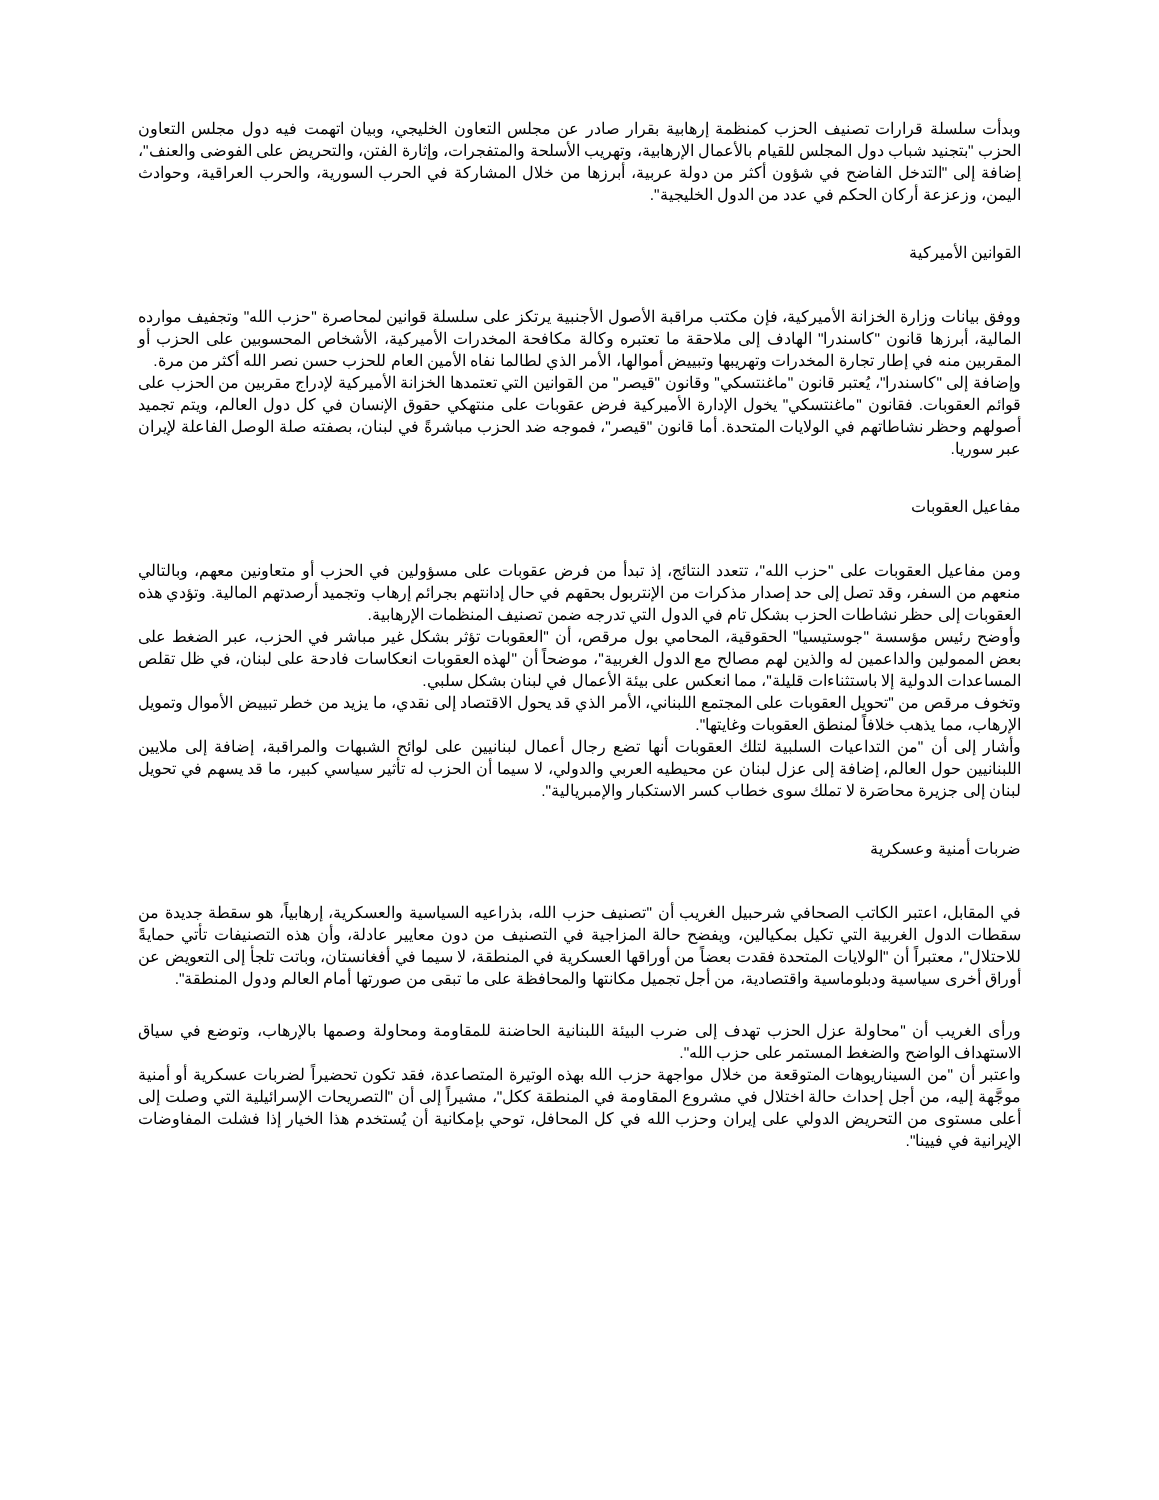وبدأت سلسلة قرارات تصنيف الحزب كمنظمة إرهابية بقرار صادر عن مجلس التعاون الخليجي، وبيان اتهمت فيه دول مجلس التعاون الحزب "بتجنيد شباب دول المجلس للقيام بالأعمال الإرهابية، وتهريب الأسلحة والمتفجرات، وإثارة الفتن، والتحريض على الفوضى والعنف"، إضافة إلى "التدخل الفاضح في شؤون أكثر من دولة عربية، أبرزها من خلال المشاركة في الحرب السورية، والحرب العراقية، وحوادث اليمن، وزعزعة أركان الحكم في عدد من الدول الخليجية".
القوانين الأميركية
ووفق بيانات وزارة الخزانة الأميركية، فإن مكتب مراقبة الأصول الأجنبية يرتكز على سلسلة قوانين لمحاصرة "حزب الله" وتجفيف موارده المالية، أبرزها قانون "كاسندرا" الهادف إلى ملاحقة ما تعتبره وكالة مكافحة المخدرات الأميركية، الأشخاص المحسوبين على الحزب أو المقربين منه في إطار تجارة المخدرات وتهريبها وتبييض أموالها، الأمر الذي لطالما نفاه الأمين العام للحزب حسن نصر الله أكثر من مرة.
وإضافة إلى "كاسندرا"، يُعتبر قانون "ماغنتسكي" وقانون "قيصر" من القوانين التي تعتمدها الخزانة الأميركية لإدراج مقربين من الحزب على قوائم العقوبات. فقانون "ماغنتسكي" يخول الإدارة الأميركية فرض عقوبات على منتهكي حقوق الإنسان في كل دول العالم، ويتم تجميد أصولهم وحظر نشاطاتهم في الولايات المتحدة. أما قانون "قيصر"، فموجه ضد الحزب مباشرةً في لبنان، بصفته صلة الوصل الفاعلة لإيران عبر سوريا.
مفاعيل العقوبات
ومن مفاعيل العقوبات على "حزب الله"، تتعدد النتائج، إذ تبدأ من فرض عقوبات على مسؤولين في الحزب أو متعاونين معهم، وبالتالي منعهم من السفر، وقد تصل إلى حد إصدار مذكرات من الإنتربول بحقهم في حال إدانتهم بجرائم إرهاب وتجميد أرصدتهم المالية. وتؤدي هذه العقوبات إلى حظر نشاطات الحزب بشكل تام في الدول التي تدرجه ضمن تصنيف المنظمات الإرهابية.
وأوضح رئيس مؤسسة "جوستيسيا" الحقوقية، المحامي بول مرقص، أن "العقوبات تؤثر بشكل غير مباشر في الحزب، عبر الضغط على بعض الممولين والداعمين له والذين لهم مصالح مع الدول الغربية"، موضحاً أن "لهذه العقوبات انعكاسات فادحة على لبنان، في ظل تقلص المساعدات الدولية إلا باستثناءات قليلة"، مما انعكس على بيئة الأعمال في لبنان بشكل سلبي.
وتخوف مرقص من "تحويل العقوبات على المجتمع اللبناني، الأمر الذي قد يحول الاقتصاد إلى نقدي، ما يزيد من خطر تبييض الأموال وتمويل الإرهاب، مما يذهب خلافاً لمنطق العقوبات وغايتها".
وأشار إلى أن "من التداعيات السلبية لتلك العقوبات أنها تضع رجال أعمال لبنانيين على لوائح الشبهات والمراقبة، إضافة إلى ملايين اللبنانيين حول العالم، إضافة إلى عزل لبنان عن محيطيه العربي والدولي، لا سيما أن الحزب له تأثير سياسي كبير، ما قد يسهم في تحويل لبنان إلى جزيرة محاصَرة لا تملك سوى خطاب كسر الاستكبار والإمبريالية".
ضربات أمنية وعسكرية
في المقابل، اعتبر الكاتب الصحافي شرحبيل الغريب أن "تصنيف حزب الله، بذراعيه السياسية والعسكرية، إرهابياً، هو سقطة جديدة من سقطات الدول الغربية التي تكيل بمكيالين، ويفضح حالة المزاجية في التصنيف من دون معايير عادلة، وأن هذه التصنيفات تأتي حمايةً للاحتلال"، معتبراً أن "الولايات المتحدة فقدت بعضاً من أوراقها العسكرية في المنطقة، لا سيما في أفغانستان، وباتت تلجأ إلى التعويض عن أوراق أخرى سياسية ودبلوماسية واقتصادية، من أجل تجميل مكانتها والمحافظة على ما تبقى من صورتها أمام العالم ودول المنطقة".
ورأى الغريب أن "محاولة عزل الحزب تهدف إلى ضرب البيئة اللبنانية الحاضنة للمقاومة ومحاولة وصمها بالإرهاب، وتوضع في سياق الاستهداف الواضح والضغط المستمر على حزب الله".
واعتبر أن "من السيناريوهات المتوقعة من خلال مواجهة حزب الله بهذه الوتيرة المتصاعدة، فقد تكون تحضيراً لضربات عسكرية أو أمنية موجَّهة إليه، من أجل إحداث حالة اختلال في مشروع المقاومة في المنطقة ككل"، مشيراً إلى أن "التصريحات الإسرائيلية التي وصلت إلى أعلى مستوى من التحريض الدولي على إيران وحزب الله في كل المحافل، توحي بإمكانية أن يُستخدم هذا الخيار إذا فشلت المفاوضات الإيرانية في فيينا".